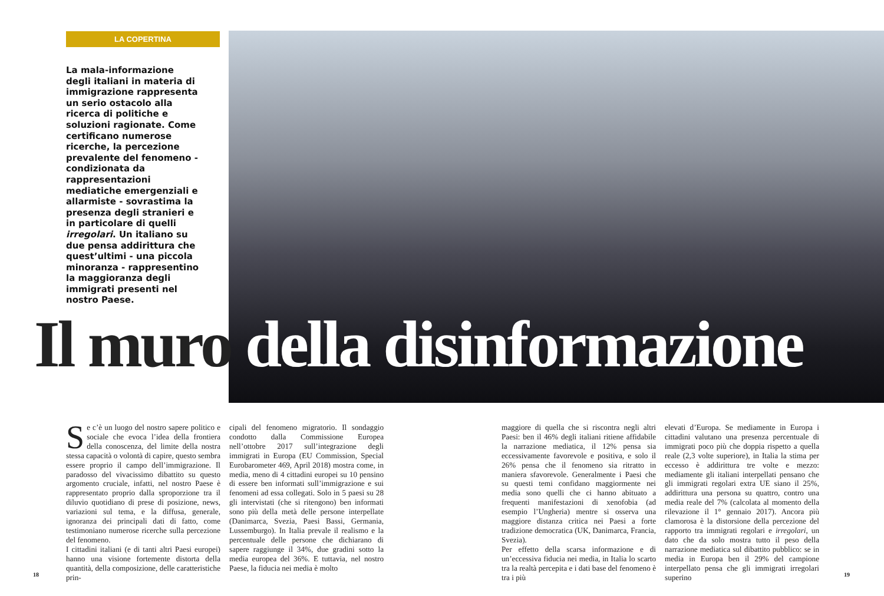LA COPERTINA
La mala-informazione degli italiani in materia di immigrazione rappresenta un serio ostacolo alla ricerca di politiche e soluzioni ragionate. Come certificano numerose ricerche, la percezione prevalente del fenomeno - condizionata da rappresentazioni mediatiche emergenziali e allarmiste - sovrastima la presenza degli stranieri e in particolare di quelli irregolari. Un italiano su due pensa addirittura che quest’ultimi - una piccola minoranza - rappresentino la maggioranza degli immigrati presenti nel nostro Paese.
Il muro della disinformazione
Se c’è un luogo del nostro sapere politico e sociale che evoca l’idea della frontiera della conoscenza, del limite della nostra stessa capacità o volontà di capire, questo sembra essere proprio il campo dell’immigrazione. Il paradosso del vivacissimo dibattito su questo argomento cruciale, infatti, nel nostro Paese è rappresentato proprio dalla sproporzione tra il diluvio quotidiano di prese di posizione, news, variazioni sul tema, e la diffusa, generale, ignoranza dei principali dati di fatto, come testimoniano numerose ricerche sulla percezione del fenomeno.
I cittadini italiani (e di tanti altri Paesi europei) hanno una visione fortemente distorta della quantità, della composizione, delle caratteristiche prin-
cipali del fenomeno migratorio. Il sondaggio condotto dalla Commissione Europea nell’ottobre 2017 sull’integrazione degli immigrati in Europa (EU Commission, Special Eurobarometer 469, April 2018) mostra come, in media, meno di 4 cittadini europei su 10 pensino di essere ben informati sull’immigrazione e sui fenomeni ad essa collegati. Solo in 5 paesi su 28 gli intervistati (che si ritengono) ben informati sono più della metà delle persone interpellate (Danimarca, Svezia, Paesi Bassi, Germania, Lussemburgo). In Italia prevale il realismo e la percentuale delle persone che dichiarano di sapere raggiunge il 34%, due gradini sotto la media europea del 36%. E tuttavia, nel nostro Paese, la fiducia nei media è molto
maggiore di quella che si riscontra negli altri Paesi: ben il 46% degli italiani ritiene affidabile la narrazione mediatica, il 12% pensa sia eccessivamente favorevole e positiva, e solo il 26% pensa che il fenomeno sia ritratto in maniera sfavorevole. Generalmente i Paesi che su questi temi confidano maggiormente nei media sono quelli che ci hanno abituato a frequenti manifestazioni di xenofobia (ad esempio l’Ungheria) mentre si osserva una maggiore distanza critica nei Paesi a forte tradizione democratica (UK, Danimarca, Francia, Svezia).
Per effetto della scarsa informazione e di un’eccessiva fiducia nei media, in Italia lo scarto tra la realtà percepita e i dati base del fenomeno è tra i più
elevati d’Europa. Se mediamente in Europa i cittadini valutano una presenza percentuale di immigrati poco più che doppia rispetto a quella reale (2,3 volte superiore), in Italia la stima per eccesso è addirittura tre volte e mezzo: mediamente gli italiani interpellati pensano che gli immigrati regolari extra UE siano il 25%, addirittura una persona su quattro, contro una media reale del 7% (calcolata al momento della rilevazione il 1° gennaio 2017). Ancora più clamorosa è la distorsione della percezione del rapporto tra immigrati regolari e irregolari, un dato che da solo mostra tutto il peso della narrazione mediatica sul dibattito pubblico: se in media in Europa ben il 29% del campione interpellato pensa che gli immigrati irregolari superino
18 19